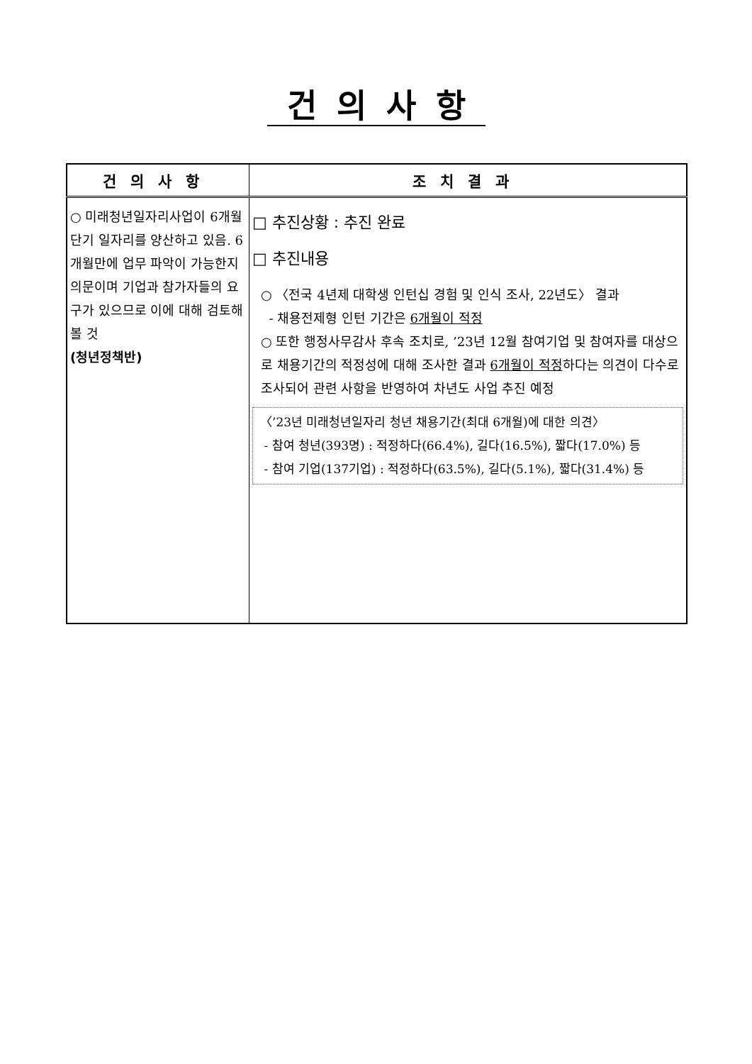건의사항
| 건의사항 | 조치결과 |
| --- | --- |
| ○ 미래청년일자리사업이 6개월 단기 일자리를 양산하고 있음. 6개월만에 업무 파악이 가능한지 의문이며 기업과 참가자들의 요구가 있으므로 이에 대해 검토해 볼 것 (청년정책반) | □ 추진상황 : 추진 완료 □ 추진내용 ○ 〈전국 4년제 대학생 인턴십 경험 및 인식 조사, 22년도〉 결과 - 채용전제형 인턴 기간은 6개월이 적정 ○ 또한 행정사무감사 후속 조치로, ’23년 12월 참여기업 및 참여자를 대상으로 채용기간의 적정성에 대해 조사한 결과 6개월이 적정 하다는 의견이 다수로 조사되어 관련 사항을 반영하여 차년도 사업 추진 예정 〈’23년 미래청년일자리 청년 채용기간(최대 6개월)에 대한 의견〉 - 참여 청년(393명) : 적정하다(66.4%), 길다(16.5%), 짧다(17.0%) 등 - 참여 기업(137기업) : 적정하다(63.5%), 길다(5.1%), 짧다(31.4%) 등 |